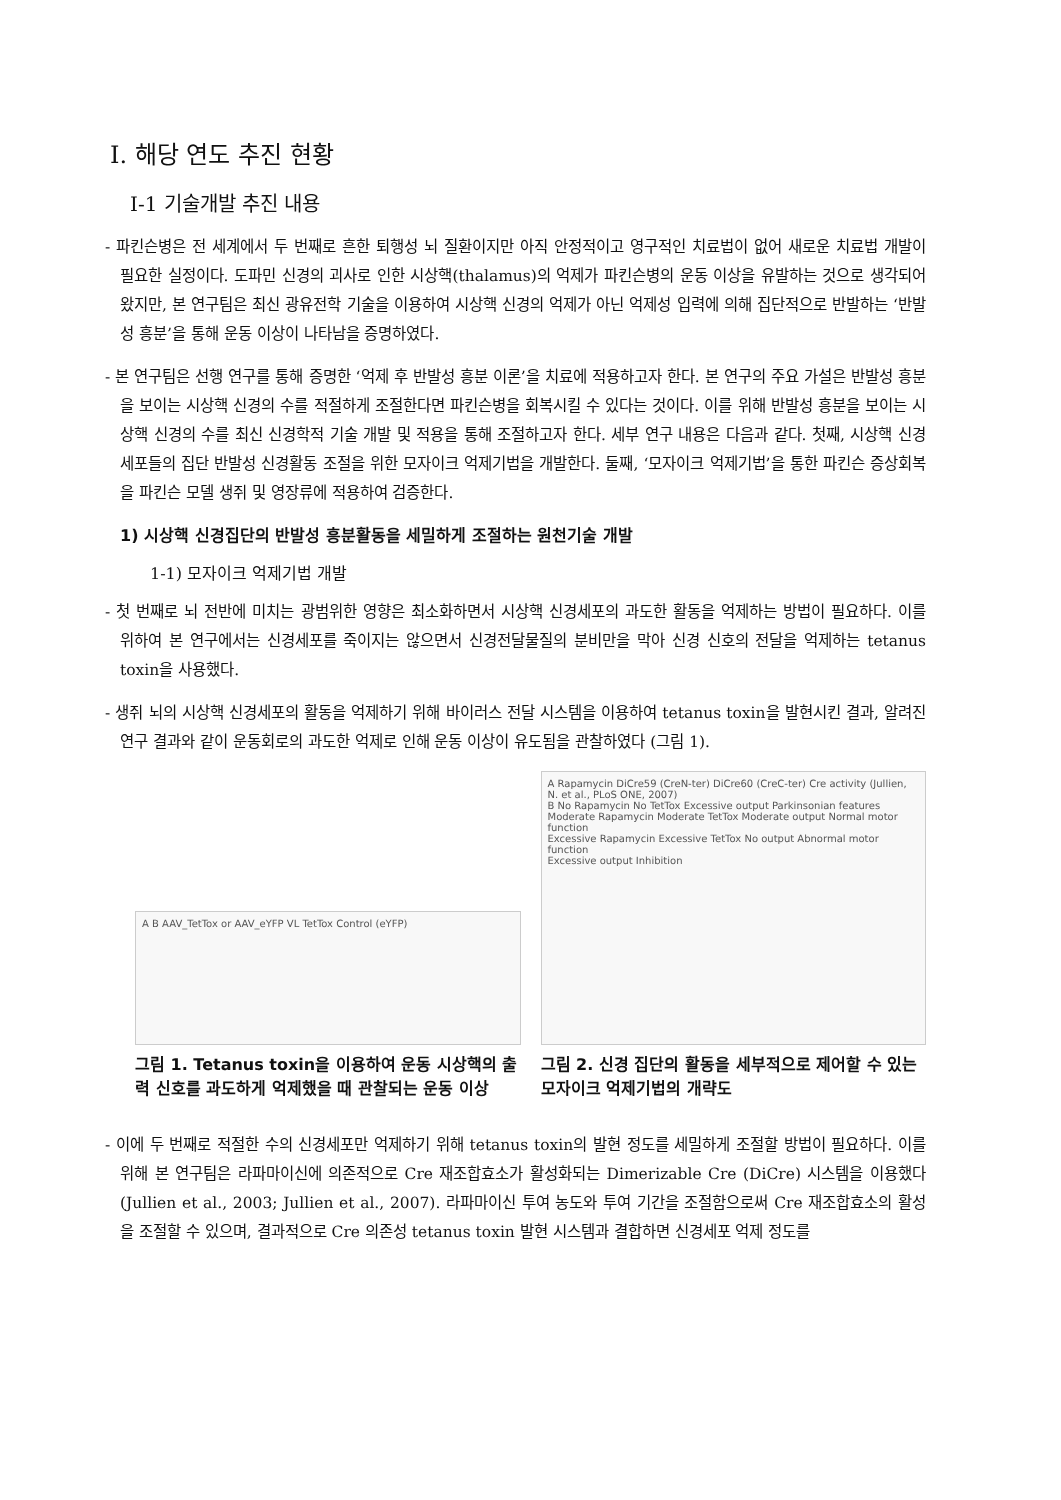Ⅰ. 해당 연도 추진 현황
Ⅰ-1 기술개발 추진 내용
- 파킨슨병은 전 세계에서 두 번째로 흔한 퇴행성 뇌 질환이지만 아직 안정적이고 영구적인 치료법이 없어 새로운 치료법 개발이 필요한 실정이다. 도파민 신경의 괴사로 인한 시상핵(thalamus)의 억제가 파킨슨병의 운동 이상을 유발하는 것으로 생각되어왔지만, 본 연구팀은 최신 광유전학 기술을 이용하여 시상핵 신경의 억제가 아닌 억제성 입력에 의해 집단적으로 반발하는 ‘반발성 흥분’을 통해 운동 이상이 나타남을 증명하였다.
- 본 연구팀은 선행 연구를 통해 증명한 ‘억제 후 반발성 흥분 이론’을 치료에 적용하고자 한다. 본 연구의 주요 가설은 반발성 흥분을 보이는 시상핵 신경의 수를 적절하게 조절한다면 파킨슨병을 회복시킬 수 있다는 것이다. 이를 위해 반발성 흥분을 보이는 시상핵 신경의 수를 최신 신경학적 기술 개발 및 적용을 통해 조절하고자 한다. 세부 연구 내용은 다음과 같다. 첫째, 시상핵 신경세포들의 집단 반발성 신경활동 조절을 위한 모자이크 억제기법을 개발한다. 둘째, ‘모자이크 억제기법’을 통한 파킨슨 증상회복을 파킨슨 모델 생쥐 및 영장류에 적용하여 검증한다.
1) 시상핵 신경집단의 반발성 흥분활동을 세밀하게 조절하는 원천기술 개발
1-1) 모자이크 억제기법 개발
- 첫 번째로 뇌 전반에 미치는 광범위한 영향은 최소화하면서 시상핵 신경세포의 과도한 활동을 억제하는 방법이 필요하다. 이를 위하여 본 연구에서는 신경세포를 죽이지는 않으면서 신경전달물질의 분비만을 막아 신경 신호의 전달을 억제하는 tetanus toxin을 사용했다.
- 생쥐 뇌의 시상핵 신경세포의 활동을 억제하기 위해 바이러스 전달 시스템을 이용하여 tetanus toxin을 발현시킨 결과, 알려진 연구 결과와 같이 운동회로의 과도한 억제로 인해 운동 이상이 유도됨을 관찰하였다 (그림 1).
A B AAV_TetTox or AAV_eYFP VL TetTox Control (eYFP)
그림 1. Tetanus toxin을 이용하여 운동 시상핵의 출력 신호를 과도하게 억제했을 때 관찰되는 운동 이상
A Rapamycin DiCre59 (CreN-ter) DiCre60 (CreC-ter) Cre activity (Jullien, N. et al., PLoS ONE, 2007)
B No Rapamycin No TetTox Excessive output Parkinsonian features
Moderate Rapamycin Moderate TetTox Moderate output Normal motor function
Excessive Rapamycin Excessive TetTox No output Abnormal motor function
Excessive output Inhibition
그림 2. 신경 집단의 활동을 세부적으로 제어할 수 있는 모자이크 억제기법의 개략도
- 이에 두 번째로 적절한 수의 신경세포만 억제하기 위해 tetanus toxin의 발현 정도를 세밀하게 조절할 방법이 필요하다. 이를 위해 본 연구팀은 라파마이신에 의존적으로 Cre 재조합효소가 활성화되는 Dimerizable Cre (DiCre) 시스템을 이용했다 (Jullien et al., 2003; Jullien et al., 2007). 라파마이신 투여 농도와 투여 기간을 조절함으로써 Cre 재조합효소의 활성을 조절할 수 있으며, 결과적으로 Cre 의존성 tetanus toxin 발현 시스템과 결합하면 신경세포 억제 정도를